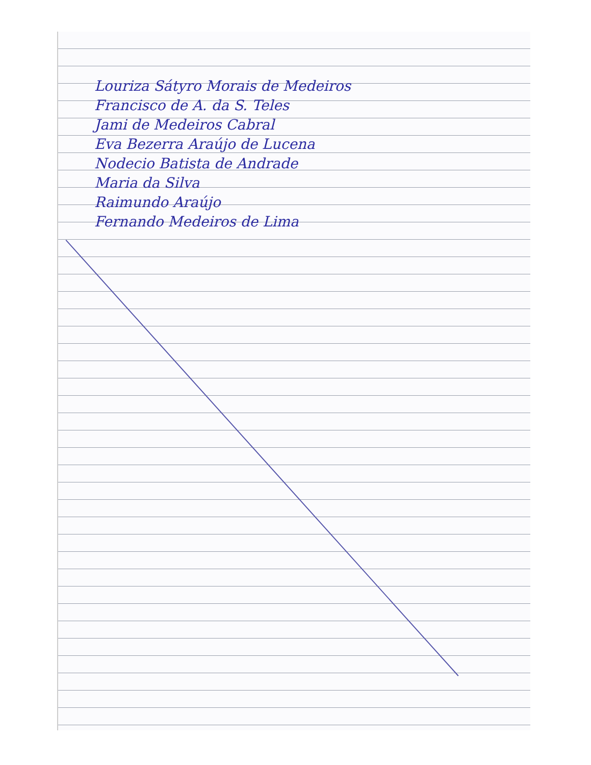Louriza Sátyro Morais de Medeiros
Francisco de A. da S. Teles
Jami de Medeiros Cabral
Eva Bezerra Araújo de Lucena
Nodecio Batista de Andrade
Maria da Silva
Raimundo Araújo
Fernando Medeiros de Lima